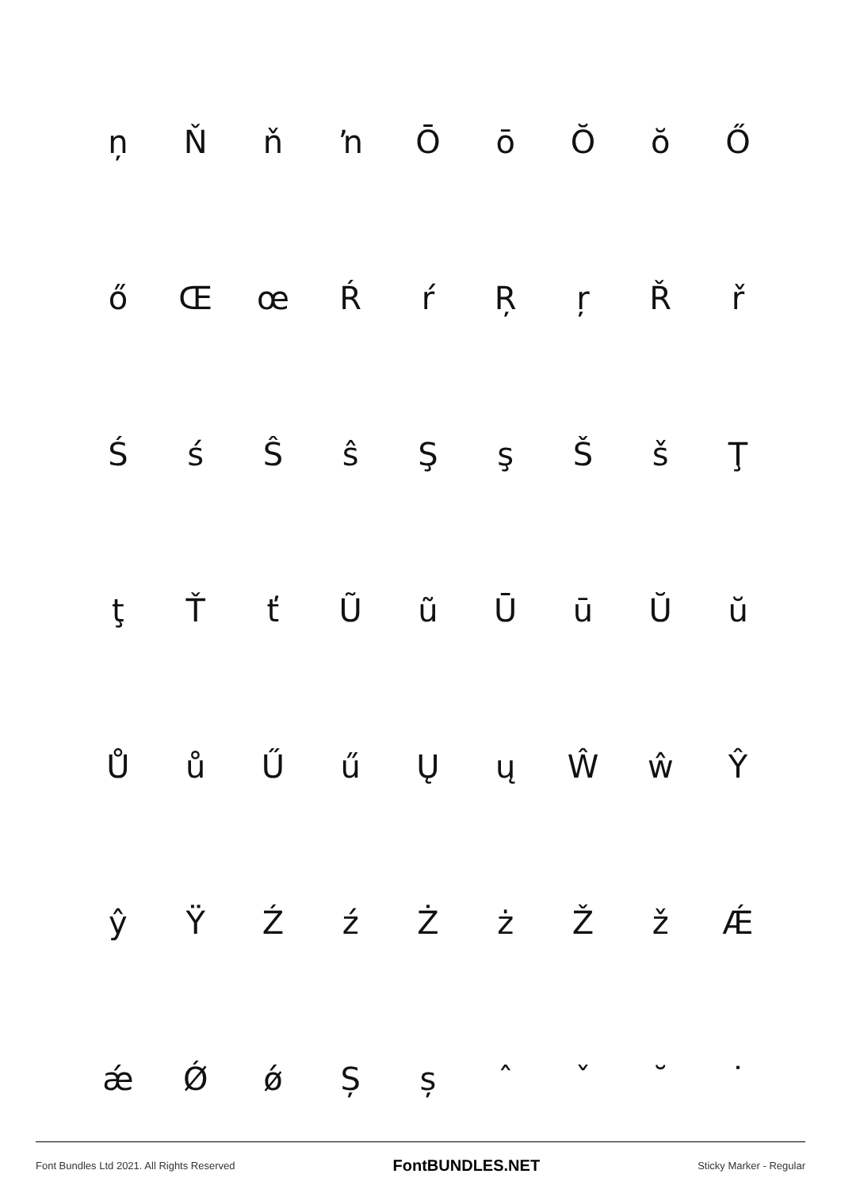| ņ | Ň | ň | ŉ | Ō | ō | Ŏ | ŏ | Ő |
| ő | Œ | œ | Ŕ | ŕ | Ŗ | ŗ | Ř | ř |
| Ś | ś | Ŝ | ŝ | Ş | ş | Š | š | Ţ |
| ţ | Ť | ť | Ũ | ũ | Ū | ū | Ŭ | ŭ |
| Ů | ů | Ű | ű | Ų | ų | Ŵ | ŵ | Ŷ |
| ŷ | Ÿ | Ź | ź | Ż | ż | Ž | ž | Ǽ |
| ǽ | Ǿ | ǿ | Ș | ș | ˆ | ˇ | ˘ | ˙ |
Font Bundles Ltd 2021. All Rights Reserved FontBUNDLES.NET Sticky Marker - Regular